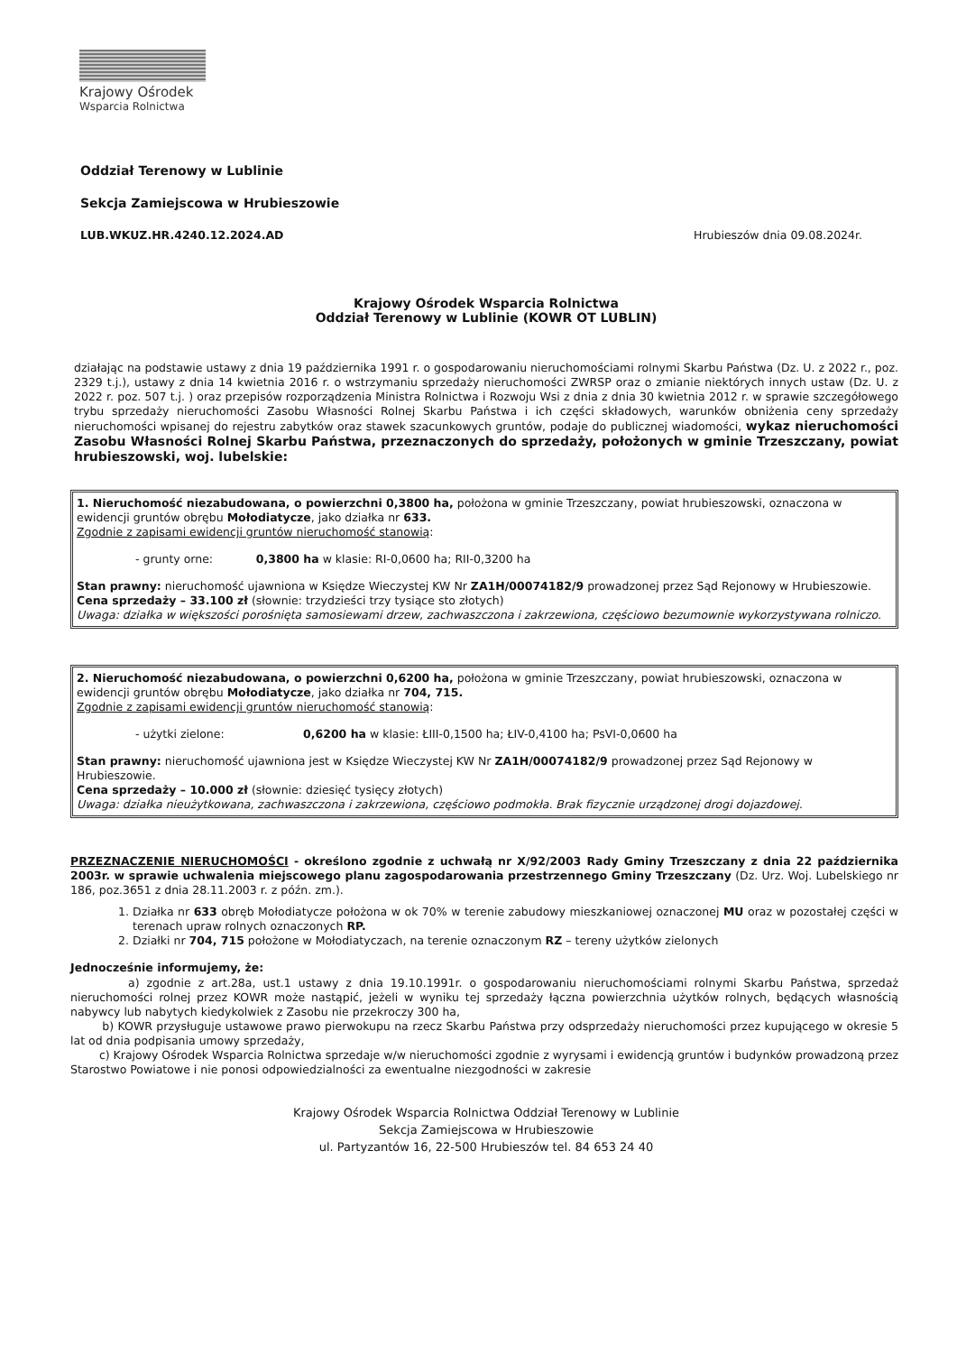Krajowy Ośrodek
Wsparcia Rolnictwa
Oddział Terenowy w Lublinie
Sekcja Zamiejscowa w Hrubieszowie
LUB.WKUZ.HR.4240.12.2024.AD Hrubieszów dnia 09.08.2024r.
Krajowy Ośrodek Wsparcia Rolnictwa
Oddział Terenowy w Lublinie (KOWR OT LUBLIN)
działając na podstawie ustawy z dnia 19 października 1991 r. o gospodarowaniu nieruchomościami rolnymi Skarbu Państwa (Dz. U. z 2022 r., poz. 2329 t.j.), ustawy z dnia 14 kwietnia 2016 r. o wstrzymaniu sprzedaży nieruchomości ZWRSP oraz o zmianie niektórych innych ustaw (Dz. U. z 2022 r. poz. 507 t.j. ) oraz przepisów rozporządzenia Ministra Rolnictwa i Rozwoju Wsi z dnia z dnia 30 kwietnia 2012 r. w sprawie szczegółowego trybu sprzedaży nieruchomości Zasobu Własności Rolnej Skarbu Państwa i ich części składowych, warunków obniżenia ceny sprzedaży nieruchomości wpisanej do rejestru zabytków oraz stawek szacunkowych gruntów, podaje do publicznej wiadomości, wykaz nieruchomości Zasobu Własności Rolnej Skarbu Państwa, przeznaczonych do sprzedaży, położonych w gminie Trzeszczany, powiat hrubieszowski, woj. lubelskie:
1. Nieruchomość niezabudowana, o powierzchni 0,3800 ha, położona w gminie Trzeszczany, powiat hrubieszowski, oznaczona w ewidencji gruntów obrębu Mołodiatycze, jako działka nr 633.
Zgodnie z zapisami ewidencji gruntów nieruchomość stanowią:
- grunty orne: 0,3800 ha w klasie: RI-0,0600 ha; RII-0,3200 ha
Stan prawny: nieruchomość ujawniona w Księdze Wieczystej KW Nr ZA1H/00074182/9 prowadzonej przez Sąd Rejonowy w Hrubieszowie.
Cena sprzedaży – 33.100 zł (słownie: trzydzieści trzy tysiące sto złotych)
Uwaga: działka w większości porośnięta samosiewami drzew, zachwaszczona i zakrzewiona, częściowo bezumownie wykorzystywana rolniczo.
2. Nieruchomość niezabudowana, o powierzchni 0,6200 ha, położona w gminie Trzeszczany, powiat hrubieszowski, oznaczona w ewidencji gruntów obrębu Mołodiatycze, jako działka nr 704, 715.
Zgodnie z zapisami ewidencji gruntów nieruchomość stanowią:
- użytki zielone: 0,6200 ha w klasie: ŁIII-0,1500 ha; ŁIV-0,4100 ha; PsVI-0,0600 ha
Stan prawny: nieruchomość ujawniona jest w Księdze Wieczystej KW Nr ZA1H/00074182/9 prowadzonej przez Sąd Rejonowy w Hrubieszowie.
Cena sprzedaży – 10.000 zł (słownie: dziesięć tysięcy złotych)
Uwaga: działka nieużytkowana, zachwaszczona i zakrzewiona, częściowo podmokła. Brak fizycznie urządzonej drogi dojazdowej.
PRZEZNACZENIE NIERUCHOMOŚCI - określono zgodnie z uchwałą nr X/92/2003 Rady Gminy Trzeszczany z dnia 22 października 2003r. w sprawie uchwalenia miejscowego planu zagospodarowania przestrzennego Gminy Trzeszczany (Dz. Urz. Woj. Lubelskiego nr 186, poz.3651 z dnia 28.11.2003 r. z późn. zm.).
1. Działka nr 633 obręb Mołodiatycze położona w ok 70% w terenie zabudowy mieszkaniowej oznaczonej MU oraz w pozostałej części w terenach upraw rolnych oznaczonych RP.
2. Działki nr 704, 715 położone w Mołodiatyczach, na terenie oznaczonym RZ – tereny użytków zielonych
Jednocześnie informujemy, że:
a) zgodnie z art.28a, ust.1 ustawy z dnia 19.10.1991r. o gospodarowaniu nieruchomościami rolnymi Skarbu Państwa, sprzedaż nieruchomości rolnej przez KOWR może nastąpić, jeżeli w wyniku tej sprzedaży łączna powierzchnia użytków rolnych, będących własnością nabywcy lub nabytych kiedykolwiek z Zasobu nie przekroczy 300 ha,
b) KOWR przysługuje ustawowe prawo pierwokupu na rzecz Skarbu Państwa przy odsprzedaży nieruchomości przez kupującego w okresie 5 lat od dnia podpisania umowy sprzedaży,
c) Krajowy Ośrodek Wsparcia Rolnictwa sprzedaje w/w nieruchomości zgodnie z wyrysami i ewidencją gruntów i budynków prowadzoną przez Starostwo Powiatowe i nie ponosi odpowiedzialności za ewentualne niezgodności w zakresie
Krajowy Ośrodek Wsparcia Rolnictwa Oddział Terenowy w Lublinie
Sekcja Zamiejscowa w Hrubieszowie
ul. Partyzantów 16, 22-500 Hrubieszów tel. 84 653 24 40